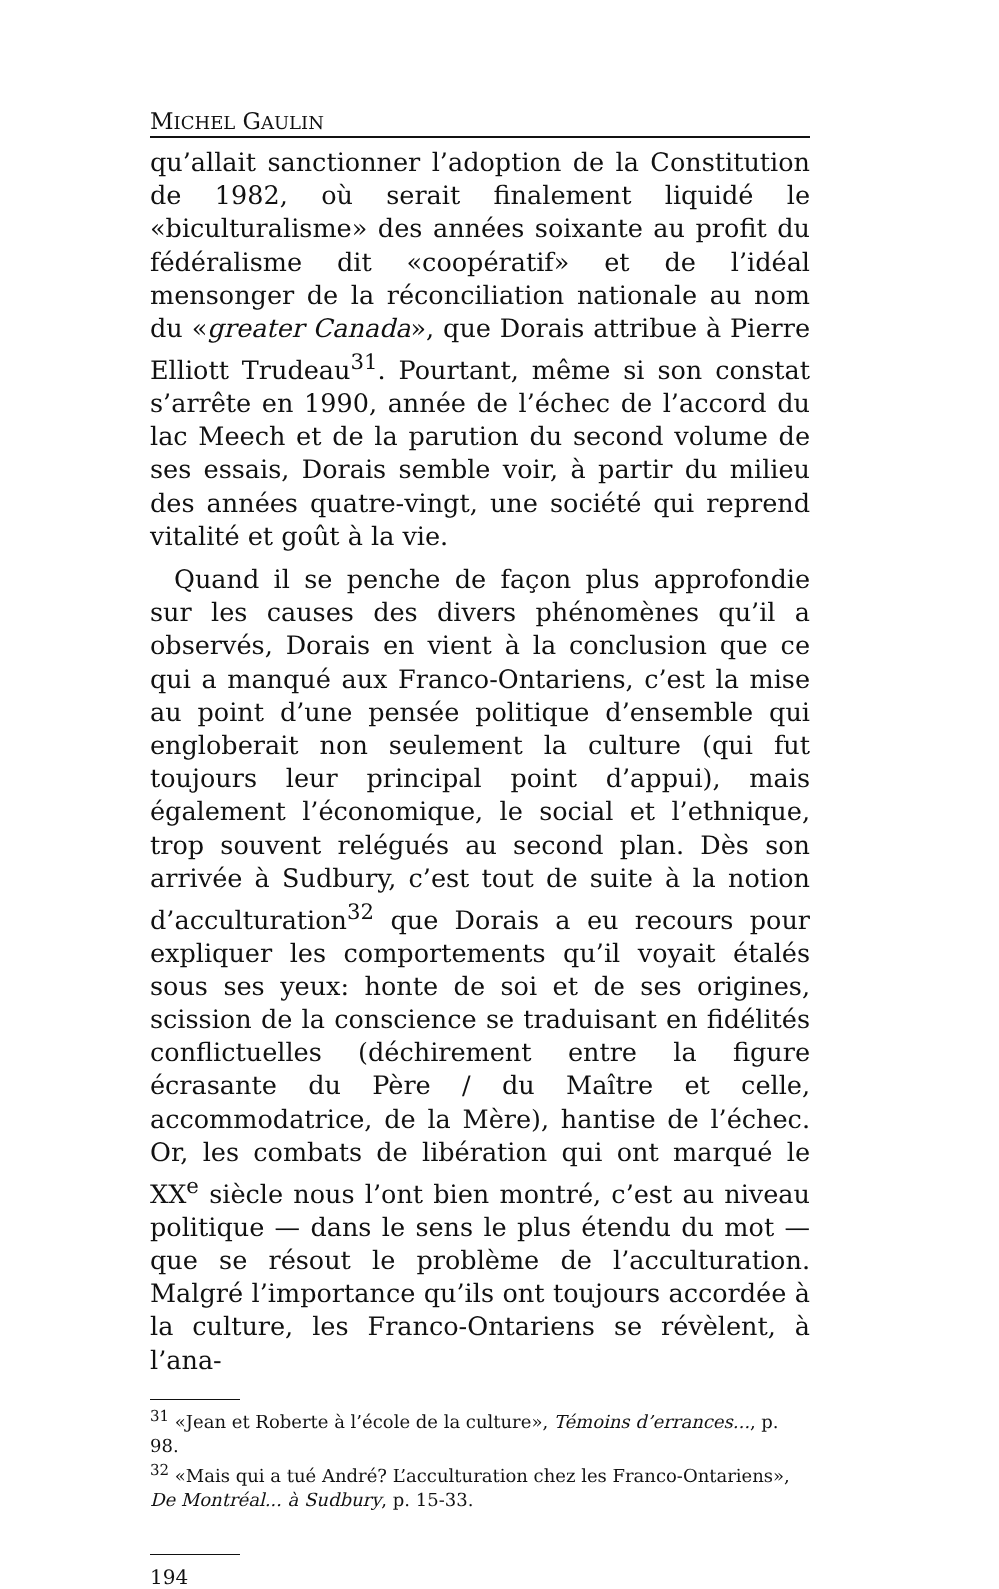MICHEL GAULIN
qu’allait sanctionner l’adoption de la Constitution de 1982, où serait finalement liquidé le «biculturalisme» des années soixante au profit du fédéralisme dit «coopératif» et de l’idéal mensonger de la réconciliation nationale au nom du «greater Canada», que Dorais attribue à Pierre Elliott Trudeau<sup>31</sup>. Pourtant, même si son constat s’arrête en 1990, année de l’échec de l’accord du lac Meech et de la parution du second volume de ses essais, Dorais semble voir, à partir du milieu des années quatre-vingt, une société qui reprend vitalité et goût à la vie.
Quand il se penche de façon plus approfondie sur les causes des divers phénomènes qu’il a observés, Dorais en vient à la conclusion que ce qui a manqué aux Franco-Ontariens, c’est la mise au point d’une pensée politique d’ensemble qui engloberait non seulement la culture (qui fut toujours leur principal point d’appui), mais également l’économique, le social et l’ethnique, trop souvent relégués au second plan. Dès son arrivée à Sudbury, c’est tout de suite à la notion d’acculturation<sup>32</sup> que Dorais a eu recours pour expliquer les comportements qu’il voyait étalés sous ses yeux: honte de soi et de ses origines, scission de la conscience se traduisant en fidélités conflictuelles (déchirement entre la figure écrasante du Père / du Maître et celle, accommodatrice, de la Mère), hantise de l’échec. Or, les combats de libération qui ont marqué le XX<sup>e</sup> siècle nous l’ont bien montré, c’est au niveau politique — dans le sens le plus étendu du mot — que se résout le problème de l’acculturation. Malgré l’importance qu’ils ont toujours accordée à la culture, les Franco-Ontariens se révèlent, à l’ana-
<sup>31</sup> «Jean et Roberte à l’école de la culture», Témoins d’errances..., p. 98.
<sup>32</sup> «Mais qui a tué André? L’acculturation chez les Franco-Ontariens», De Montréal... à Sudbury, p. 15-33.
194